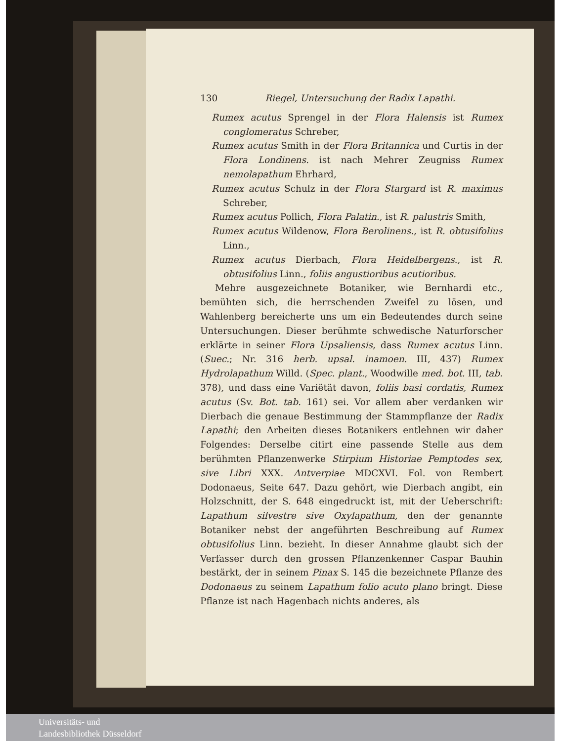130 Riegel, Untersuchung der Radix Lapathi.
Rumex acutus Sprengel in der Flora Halensis ist Rumex conglomeratus Schreber,
Rumex acutus Smith in der Flora Britannica und Curtis in der Flora Londinens. ist nach Mehrer Zeugniss Rumex nemolapathum Ehrhard,
Rumex acutus Schulz in der Flora Stargard ist R. maximus Schreber,
Rumex acutus Pollich, Flora Palatin., ist R. palustris Smith,
Rumex acutus Wildenow, Flora Berolinens., ist R. obtusifolius Linn.,
Rumex acutus Dierbach, Flora Heidelbergens., ist R. obtusifolius Linn., foliis angustioribus acutioribus.
Mehre ausgezeichnete Botaniker, wie Bernhardi etc., bemühten sich, die herrschenden Zweifel zu lösen, und Wahlenberg bereicherte uns um ein Bedeutendes durch seine Untersuchungen. Dieser berühmte schwedische Naturforscher erklärte in seiner Flora Upsaliensis, dass Rumex acutus Linn. (Suec.; Nr. 316 herb. upsal. inamoen. III, 437) Rumex Hydrolapathum Willd. (Spec. plant., Woodwille med. bot. III, tab. 378), und dass eine Variëtät davon, foliis basi cordatis, Rumex acutus (Sv. Bot. tab. 161) sei. Vor allem aber verdanken wir Dierbach die genaue Bestimmung der Stammpflanze der Radix Lapathi; den Arbeiten dieses Botanikers entlehnen wir daher Folgendes: Derselbe citirt eine passende Stelle aus dem berühmten Pflanzenwerke Stirpium Historiae Pemptodes sex, sive Libri XXX. Antverpiae MDCXVI. Fol. von Rembert Dodonaeus, Seite 647. Dazu gehört, wie Dierbach angibt, ein Holzschnitt, der S. 648 eingedruckt ist, mit der Ueberschrift: Lapathum silvestre sive Oxylapathum, den der genannte Botaniker nebst der angeführten Beschreibung auf Rumex obtusifolius Linn. bezieht. In dieser Annahme glaubt sich der Verfasser durch den grossen Pflanzenkenner Caspar Bauhin bestärkt, der in seinem Pinax S. 145 die bezeichnete Pflanze des Dodonaeus zu seinem Lapathum folio acuto plano bringt. Diese Pflanze ist nach Hagenbach nichts anderes, als
Universitäts- und
Landesbibliothek Düsseldorf